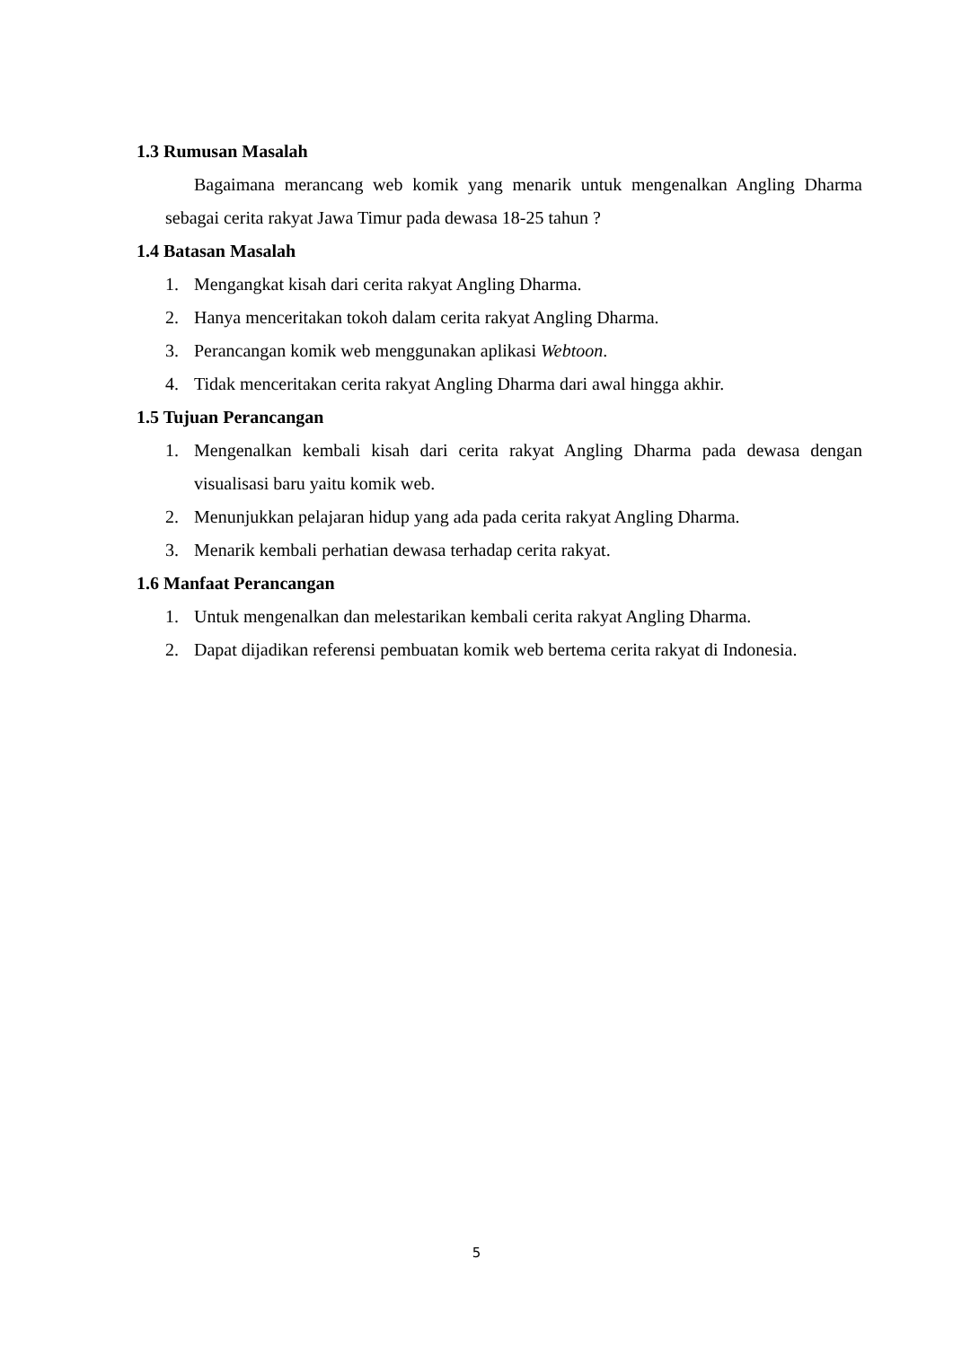1.3 Rumusan Masalah
Bagaimana merancang web komik yang menarik untuk mengenalkan Angling Dharma sebagai cerita rakyat Jawa Timur pada dewasa 18-25 tahun ?
1.4 Batasan Masalah
1. Mengangkat kisah dari cerita rakyat Angling Dharma.
2. Hanya menceritakan tokoh dalam cerita rakyat Angling Dharma.
3. Perancangan komik web menggunakan aplikasi Webtoon.
4. Tidak menceritakan cerita rakyat Angling Dharma dari awal hingga akhir.
1.5 Tujuan Perancangan
1. Mengenalkan kembali kisah dari cerita rakyat Angling Dharma pada dewasa dengan visualisasi baru yaitu komik web.
2. Menunjukkan pelajaran hidup yang ada pada cerita rakyat Angling Dharma.
3. Menarik kembali perhatian dewasa terhadap cerita rakyat.
1.6 Manfaat Perancangan
1. Untuk mengenalkan dan melestarikan kembali cerita rakyat Angling Dharma.
2. Dapat dijadikan referensi pembuatan komik web bertema cerita rakyat di Indonesia.
5